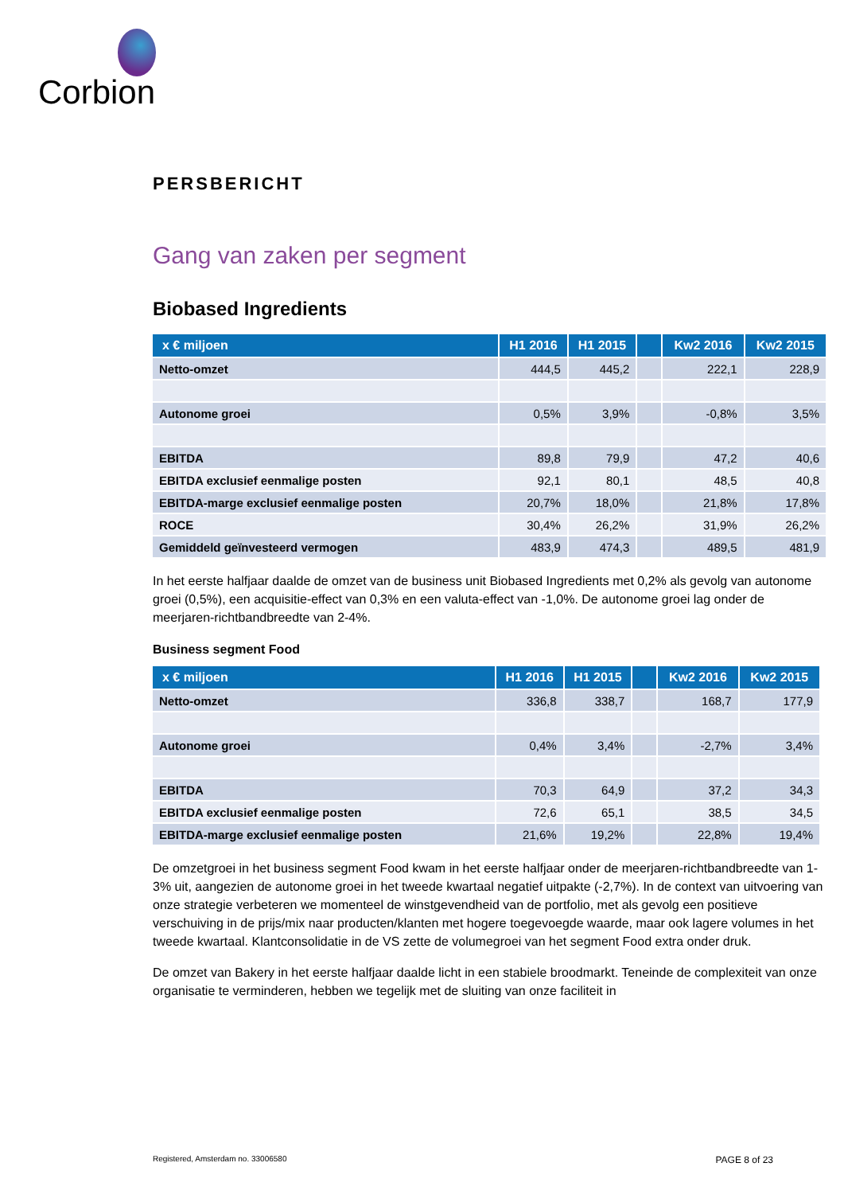Corbion
PERSBERICHT
Gang van zaken per segment
Biobased Ingredients
| x € miljoen | H1 2016 | H1 2015 | | Kw2 2016 | Kw2 2015 |
| --- | --- | --- | --- | --- | --- |
| Netto-omzet | 444,5 | 445,2 | | 222,1 | 228,9 |
| Autonome groei | 0,5% | 3,9% | | -0,8% | 3,5% |
| EBITDA | 89,8 | 79,9 | | 47,2 | 40,6 |
| EBITDA exclusief eenmalige posten | 92,1 | 80,1 | | 48,5 | 40,8 |
| EBITDA-marge exclusief eenmalige posten | 20,7% | 18,0% | | 21,8% | 17,8% |
| ROCE | 30,4% | 26,2% | | 31,9% | 26,2% |
| Gemiddeld geïnvesteerd vermogen | 483,9 | 474,3 | | 489,5 | 481,9 |
In het eerste halfjaar daalde de omzet van de business unit Biobased Ingredients met 0,2% als gevolg van autonome groei (0,5%), een acquisitie-effect van 0,3% en een valuta-effect van -1,0%. De autonome groei lag onder de meerjaren-richtbandbreedte van 2-4%.
Business segment Food
| x € miljoen | H1 2016 | H1 2015 | | Kw2 2016 | Kw2 2015 |
| --- | --- | --- | --- | --- | --- |
| Netto-omzet | 336,8 | 338,7 | | 168,7 | 177,9 |
| Autonome groei | 0,4% | 3,4% | | -2,7% | 3,4% |
| EBITDA | 70,3 | 64,9 | | 37,2 | 34,3 |
| EBITDA exclusief eenmalige posten | 72,6 | 65,1 | | 38,5 | 34,5 |
| EBITDA-marge exclusief eenmalige posten | 21,6% | 19,2% | | 22,8% | 19,4% |
De omzetgroei in het business segment Food kwam in het eerste halfjaar onder de meerjaren-richtbandbreedte van 1-3% uit, aangezien de autonome groei in het tweede kwartaal negatief uitpakte (-2,7%). In de context van uitvoering van onze strategie verbeteren we momenteel de winstgevendheid van de portfolio, met als gevolg een positieve verschuiving in de prijs/mix naar producten/klanten met hogere toegevoegde waarde, maar ook lagere volumes in het tweede kwartaal. Klantconsolidatie in de VS zette de volumegroei van het segment Food extra onder druk.
De omzet van Bakery in het eerste halfjaar daalde licht in een stabiele broodmarkt. Teneinde de complexiteit van onze organisatie te verminderen, hebben we tegelijk met de sluiting van onze faciliteit in
Registered, Amsterdam no. 33006580 PAGE 8 of 23